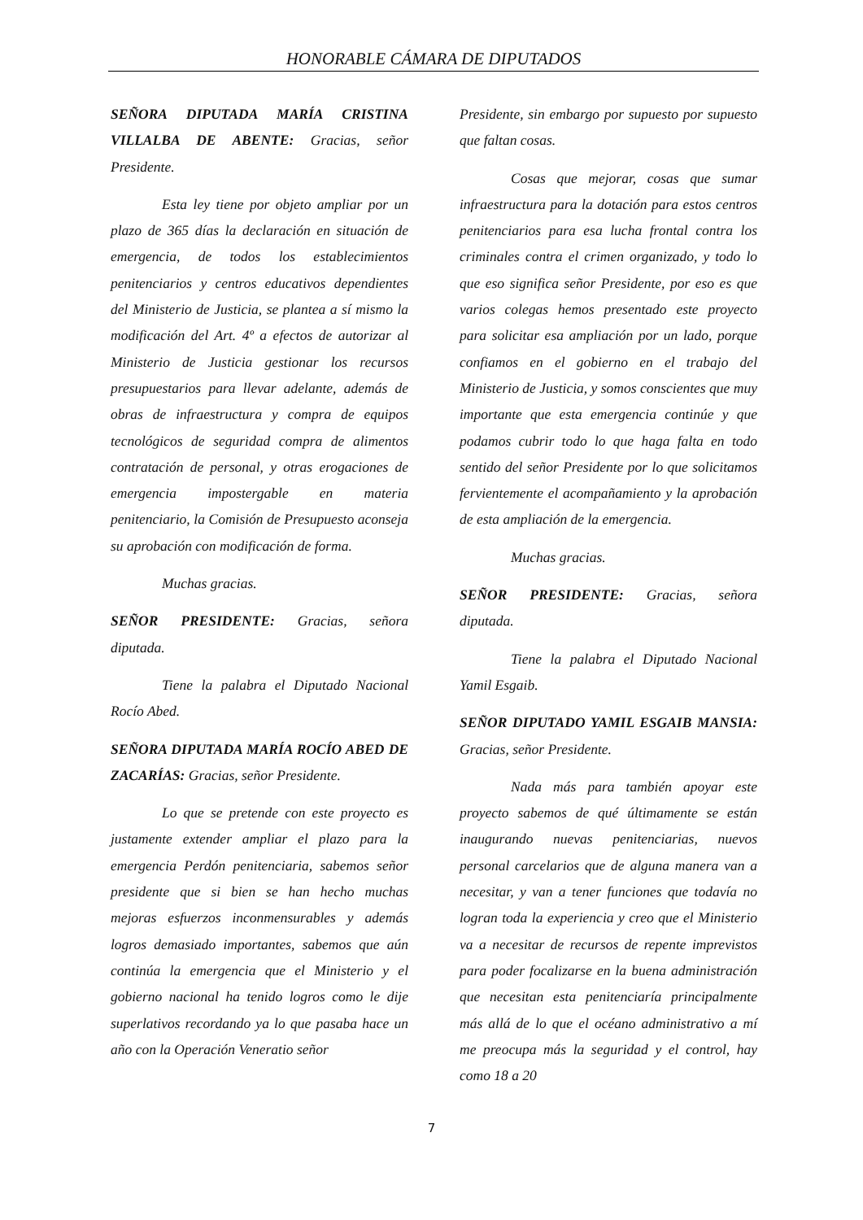HONORABLE CÁMARA DE DIPUTADOS
SEÑORA DIPUTADA MARÍA CRISTINA VILLALBA DE ABENTE: Gracias, señor Presidente.
Esta ley tiene por objeto ampliar por un plazo de 365 días la declaración en situación de emergencia, de todos los establecimientos penitenciarios y centros educativos dependientes del Ministerio de Justicia, se plantea a sí mismo la modificación del Art. 4º a efectos de autorizar al Ministerio de Justicia gestionar los recursos presupuestarios para llevar adelante, además de obras de infraestructura y compra de equipos tecnológicos de seguridad compra de alimentos contratación de personal, y otras erogaciones de emergencia impostergable en materia penitenciario, la Comisión de Presupuesto aconseja su aprobación con modificación de forma.
Muchas gracias.
SEÑOR PRESIDENTE: Gracias, señora diputada.
Tiene la palabra el Diputado Nacional Rocío Abed.
SEÑORA DIPUTADA MARÍA ROCÍO ABED DE ZACARÍAS: Gracias, señor Presidente.
Lo que se pretende con este proyecto es justamente extender ampliar el plazo para la emergencia Perdón penitenciaria, sabemos señor presidente que si bien se han hecho muchas mejoras esfuerzos inconmensurables y además logros demasiado importantes, sabemos que aún continúa la emergencia que el Ministerio y el gobierno nacional ha tenido logros como le dije superlativos recordando ya lo que pasaba hace un año con la Operación Veneratio señor
Presidente, sin embargo por supuesto por supuesto que faltan cosas.
Cosas que mejorar, cosas que sumar infraestructura para la dotación para estos centros penitenciarios para esa lucha frontal contra los criminales contra el crimen organizado, y todo lo que eso significa señor Presidente, por eso es que varios colegas hemos presentado este proyecto para solicitar esa ampliación por un lado, porque confiamos en el gobierno en el trabajo del Ministerio de Justicia, y somos conscientes que muy importante que esta emergencia continúe y que podamos cubrir todo lo que haga falta en todo sentido del señor Presidente por lo que solicitamos fervientemente el acompañamiento y la aprobación de esta ampliación de la emergencia.
Muchas gracias.
SEÑOR PRESIDENTE: Gracias, señora diputada.
Tiene la palabra el Diputado Nacional Yamil Esgaib.
SEÑOR DIPUTADO YAMIL ESGAIB MANSIA: Gracias, señor Presidente.
Nada más para también apoyar este proyecto sabemos de qué últimamente se están inaugurando nuevas penitenciarias, nuevos personal carcelarios que de alguna manera van a necesitar, y van a tener funciones que todavía no logran toda la experiencia y creo que el Ministerio va a necesitar de recursos de repente imprevistos para poder focalizarse en la buena administración que necesitan esta penitenciaría principalmente más allá de lo que el océano administrativo a mí me preocupa más la seguridad y el control, hay como 18 a 20
7